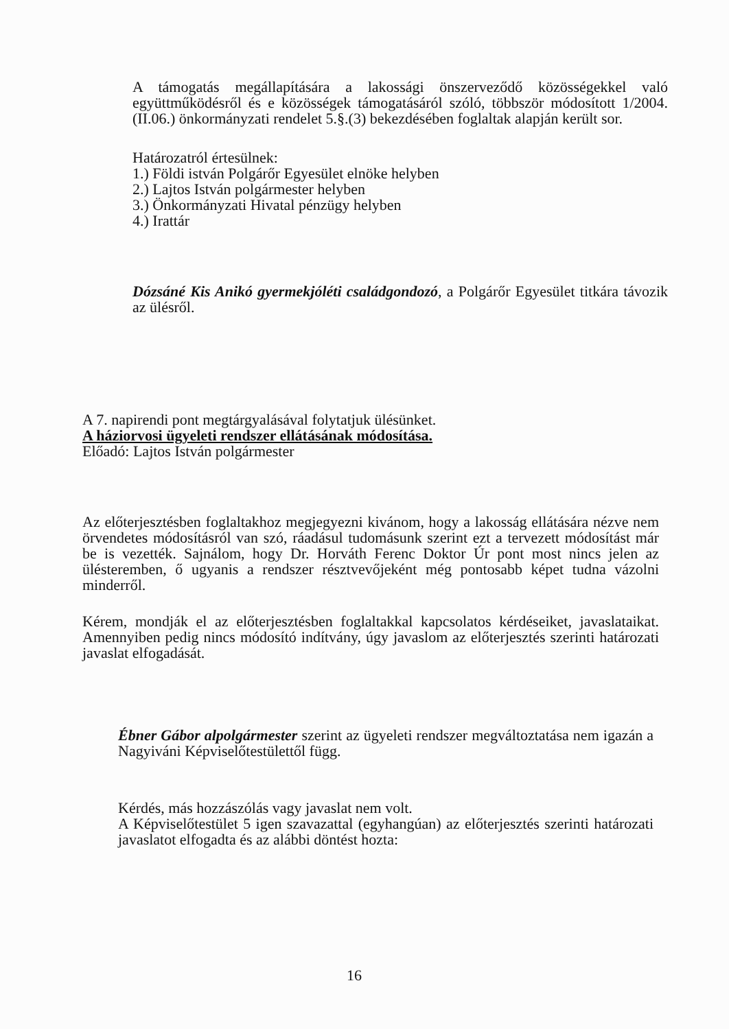A támogatás megállapítására a lakossági önszerveződő közösségekkel való együttműködésről és e közösségek támogatásáról szóló, többször módosított 1/2004.(II.06.) önkormányzati rendelet 5.§.(3) bekezdésében foglaltak alapján került sor.
Határozatról értesülnek:
1.) Földi istván Polgárőr Egyesület elnöke helyben
2.) Lajtos István polgármester helyben
3.) Önkormányzati Hivatal pénzügy helyben
4.) Irattár
Dózsáné Kis Anikó gyermekjóléti családgondozó, a Polgárőr Egyesület titkára távozik az ülésről.
A 7. napirendi pont megtárgyalásával folytatjuk ülésünket.
A háziorvosi ügyeleti rendszer ellátásának módosítása.
Előadó: Lajtos István polgármester
Az előterjesztésben foglaltakhoz megjegyezni kivánom, hogy a lakosság ellátására nézve nem örvendetes módosításról van szó, ráadásul tudomásunk szerint ezt a tervezett módosítást már be is vezették. Sajnálom, hogy Dr. Horváth Ferenc Doktor Úr pont most nincs jelen az ülésteremben, ő ugyanis a rendszer résztvevőjeként még pontosabb képet tudna vázolni minderről.
Kérem, mondják el az előterjesztésben foglaltakkal kapcsolatos kérdéseiket, javaslataikat. Amennyiben pedig nincs módosító indítvány, úgy javaslom az előterjesztés szerinti határozati javaslat elfogadását.
Ébner Gábor alpolgármester szerint az ügyeleti rendszer megváltoztatása nem igazán a Nagyiváni Képviselőtestülettől függ.
Kérdés, más hozzászólás vagy javaslat nem volt.
A Képviselőtestület 5 igen szavazattal (egyhangúan) az előterjesztés szerinti határozati javaslatot elfogadta és az alábbi döntést hozta:
16